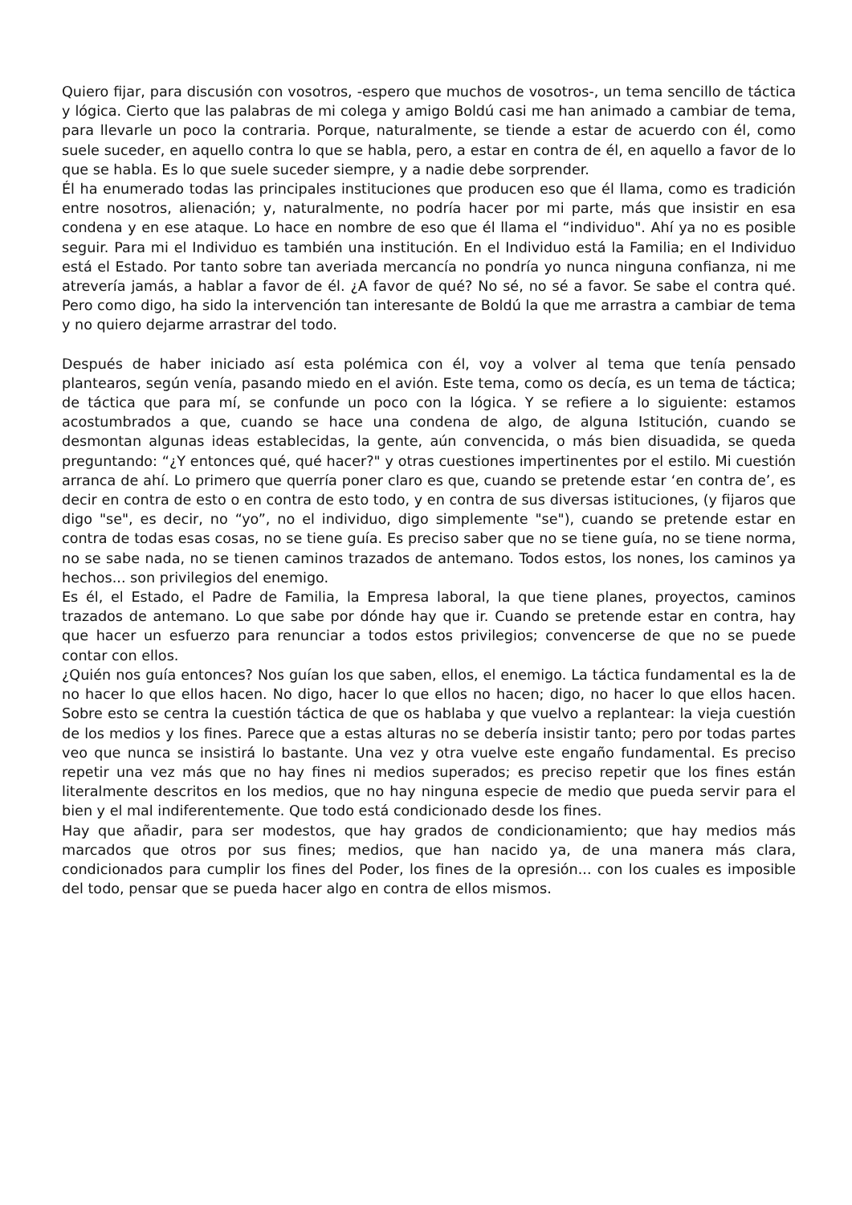Quiero fijar, para discusión con vosotros, -espero que muchos de vosotros-, un tema sencillo de táctica y lógica. Cierto que las palabras de mi colega y amigo Boldú casi me han animado a cambiar de tema, para llevarle un poco la contraria. Porque, naturalmente, se tiende a estar de acuerdo con él, como suele suceder, en aquello contra lo que se habla, pero, a estar en contra de él, en aquello a favor de lo que se habla. Es lo que suele suceder siempre, y a nadie debe sorprender.
Él ha enumerado todas las principales instituciones que producen eso que él llama, como es tradición entre nosotros, alienación; y, naturalmente, no podría hacer por mi parte, más que insistir en esa condena y en ese ataque. Lo hace en nombre de eso que él llama el “individuo". Ahí ya no es posible seguir. Para mi el Individuo es también una institución. En el Individuo está la Familia; en el Individuo está el Estado. Por tanto sobre tan averiada mercancía no pondría yo nunca ninguna confianza, ni me atrevería jamás, a hablar a favor de él. ¿A favor de qué? No sé, no sé a favor. Se sabe el contra qué. Pero como digo, ha sido la intervención tan interesante de Boldú la que me arrastra a cambiar de tema y no quiero dejarme arrastrar del todo.
Después de haber iniciado así esta polémica con él, voy a volver al tema que tenía pensado plantearos, según venía, pasando miedo en el avión. Este tema, como os decía, es un tema de táctica; de táctica que para mí, se confunde un poco con la lógica. Y se refiere a lo siguiente: estamos acostumbrados a que, cuando se hace una condena de algo, de alguna Istitución, cuando se desmontan algunas ideas establecidas, la gente, aún convencida, o más bien disuadida, se queda preguntando: “¿Y entonces qué, qué hacer?" y otras cuestiones impertinentes por el estilo. Mi cuestión arranca de ahí. Lo primero que querría poner claro es que, cuando se pretende estar ‘en contra de’, es decir en contra de esto o en contra de esto todo, y en contra de sus diversas istituciones, (y fijaros que digo "se", es decir, no “yo”, no el individuo, digo simplemente "se"), cuando se pretende estar en contra de todas esas cosas, no se tiene guía. Es preciso saber que no se tiene guía, no se tiene norma, no se sabe nada, no se tienen caminos trazados de antemano. Todos estos, los nones, los caminos ya hechos... son privilegios del enemigo.
Es él, el Estado, el Padre de Familia, la Empresa laboral, la que tiene planes, proyectos, caminos trazados de antemano. Lo que sabe por dónde hay que ir. Cuando se pretende estar en contra, hay que hacer un esfuerzo para renunciar a todos estos privilegios; convencerse de que no se puede contar con ellos.
¿Quién nos guía entonces? Nos guían los que saben, ellos, el enemigo. La táctica fundamental es la de no hacer lo que ellos hacen. No digo, hacer lo que ellos no hacen; digo, no hacer lo que ellos hacen. Sobre esto se centra la cuestión táctica de que os hablaba y que vuelvo a replantear: la vieja cuestión de los medios y los fines. Parece que a estas alturas no se debería insistir tanto; pero por todas partes veo que nunca se insistirá lo bastante. Una vez y otra vuelve este engaño fundamental. Es preciso repetir una vez más que no hay fines ni medios superados; es preciso repetir que los fines están literalmente descritos en los medios, que no hay ninguna especie de medio que pueda servir para el bien y el mal indiferentemente. Que todo está condicionado desde los fines.
Hay que añadir, para ser modestos, que hay grados de condicionamiento; que hay medios más marcados que otros por sus fines; medios, que han nacido ya, de una manera más clara, condicionados para cumplir los fines del Poder, los fines de la opresión... con los cuales es imposible del todo, pensar que se pueda hacer algo en contra de ellos mismos.